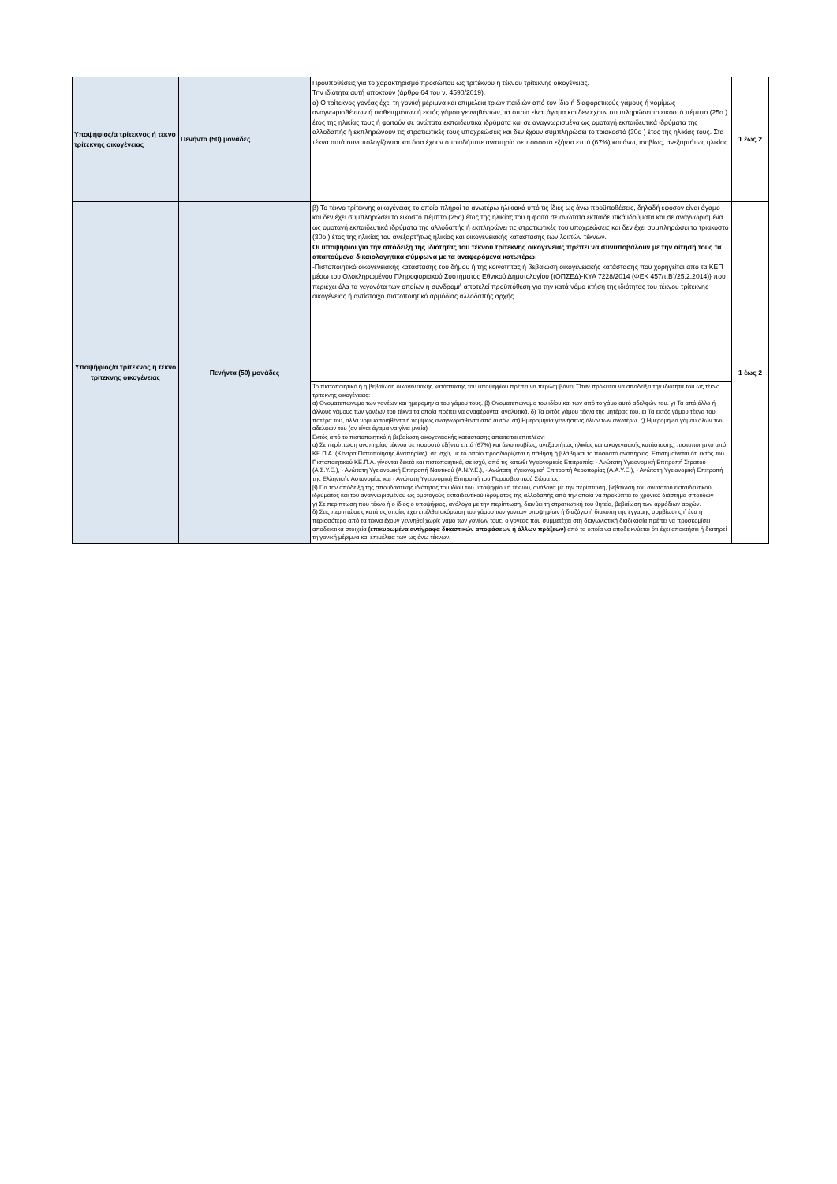| Υποψήφιος/α τρίτεκνος ή τέκνο τρίτεκνης οικογένειας | Πενήντα (50) μονάδες | Προϋποθέσεις για το χαρακτηρισμό προσώπου ως τριτέκνου ή τέκνου τρίτεκνης οικογένειας. Την ιδιότητα αυτή αποκτούν (άρθρο 64 του ν. 4590/2019). α) Ο τρίτεκνος γονέας έχει τη γονική μέριμνα και επιμέλεια τριών παιδιών από τον ίδιο ή διαφορετικούς γάμους ή νομίμως αναγνωρισθέντων ή υιοθετημένων ή εκτός γάμου γεννηθέντων, τα οποία είναι άγαμα και δεν έχουν συμπληρώσει το εικοστό πέμπτο (25ο ) έτος της ηλικίας τους ή φοιτούν σε ανώτατα εκπαιδευτικά ιδρύματα και σε αναγνωρισμένα ως ομοταγή εκπαιδευτικά ιδρύματα της αλλοδαπής ή εκπληρώνουν τις στρατιωτικές τους υποχρεώσεις και δεν έχουν συμπληρώσει το τριακοστό (30ο ) έτος της ηλικίας τους. Στα τέκνα αυτά συνυπολογίζονται και όσα έχουν οποιαδήποτε αναπηρία σε ποσοστό εξήντα επτά (67%) και άνω, ισοβίως, ανεξαρτήτως ηλικίας. | 1 έως 2 |
| Υποψήφιος/α τρίτεκνος ή τέκνο τρίτεκνης οικογένειας | Πενήντα (50) μονάδες | β) Το τέκνο τρίτεκνης οικογένειας το οποίο πληροί τα ανωτέρω ηλικιακά υπό τις ίδιες ως άνω προϋποθέσεις, δηλαδή εφόσον είναι άγαμο και δεν έχει συμπληρώσει το εικοστό πέμπτο (25ο) έτος της ηλικίας του ή φοιτά σε ανώτατα εκπαιδευτικά ιδρύματα και σε αναγνωρισμένα ως ομοταγή εκπαιδευτικά ιδρύματα της αλλοδαπής ή εκπληρώνει τις στρατιωτικές του υποχρεώσεις και δεν έχει συμπληρώσει το τριακοστό (30ο ) έτος της ηλικίας του ανεξαρτήτως ηλικίας και οικογενειακής κατάστασης των λοιπών τέκνων. Οι υποψήφιοι για την απόδειξη της ιδιότητας του τέκνου τρίτεκνης οικογένειας πρέπει να συνυποβάλουν με την αίτησή τους τα απαιτούμενα δικαιολογητικά σύμφωνα με τα αναφερόμενα κατωτέρω: -Πιστοποιητικό οικογενειακής κατάστασης του δήμου ή της κοινότητας ή βεβαίωση οικογενειακής κατάστασης που χορηγείται από τα ΚΕΠ μέσω του Ολοκληρωμένου Πληροφοριακού Συστήματος Εθνικού Δημοτολογίου {(ΟΠΣΕΔ)-ΚΥΑ 7228/2014 (ΦΕΚ 457/τ.Β΄/25.2.2014)} που περιέχει όλα τα γεγονότα των οποίων η συνδρομή αποτελεί προϋπόθεση για την κατά νόμο κτήση της ιδιότητας του τέκνου τρίτεκνης οικογένειας ή αντίστοιχο πιστοποιητικό αρμόδιας αλλοδαπής αρχής. | 1 έως 2 |
| | | Το πιστοποιητικό ή η βεβαίωση οικογενειακής κατάστασης του υποψηφίου πρέπει να περιλαμβάνει: Όταν πρόκειται να αποδείξει την ιδιότητά του ως τέκνο τρίτεκνης οικογένειας: α) Ονοματεπώνυμο των γονέων και ημερομηνία του γάμου τους. β) Ονοματεπώνυμο του ιδίου και των από το γάμο αυτό αδελφών του. γ) Τα από άλλο ή άλλους γάμους των γονέων του τέκνα τα οποία πρέπει να αναφέρονται αναλυτικά. δ) Τα εκτός γάμου τέκνα της μητέρας του. ε) Τα εκτός γάμου τέκνα του πατέρα του, αλλά νομιμοποιηθέντα ή νομίμως αναγνωρισθέντα από αυτόν. στ) Ημερομηνία γεννήσεως όλων των ανωτέρω. ζ) Ημερομηνία γάμου όλων των αδελφών του (αν είναι άγαμα να γίνει μνεία) Εκτός από το πιστοποιητικό ή βεβαίωση οικογενειακής κατάστασης απαιτείται επιπλέον: α) Σε περίπτωση αναπηρίας τέκνου σε ποσοστό εξήντα επτά (67%) και άνω ισοβίως, ανεξαρτήτως ηλικίας και οικογενειακής κατάστασης, πιστοποιητικό από ΚΕ.Π.Α. (Κέντρα Πιστοποίησης Αναπηρίας), σε ισχύ, με το οποίο προσδιορίζεται η πάθηση ή βλάβη και το ποσοστό αναπηρίας. Επισημαίνεται ότι εκτός του Πιστοποιητικού ΚΕ.Π.Α. γίνονται δεκτά και πιστοποιητικά, σε ισχύ, από τις κάτωθι Υγειονομικές Επιτροπές: - Ανώτατη Υγειονομική Επιτροπή Στρατού (Α.Σ.Υ.Ε.), - Ανώτατη Υγειονομική Επιτροπή Ναυτικού (Α.Ν.Υ.Ε.), - Ανώτατη Υγειονομική Επιτροπή Αεροπορίας (Α.Α.Υ.Ε.), - Ανώτατη Υγειονομική Επιτροπή της Ελληνικής Αστυνομίας και - Ανώτατη Υγειονομική Επιτροπή του Πυροσβεστικού Σώματος. β) Για την απόδειξη της σπουδαστικής ιδιότητας του ιδίου του υποψηφίου ή τέκνου, ανάλογα με την περίπτωση, βεβαίωση του ανώτατου εκπαιδευτικού ιδρύματος και του αναγνωρισμένου ως ομοταγούς εκπαιδευτικού ιδρύματος της αλλοδαπής από την οποία να προκύπτει το χρονικό διάστημα σπουδών . γ) Σε περίπτωση που τέκνο ή ο ίδιος ο υποψήφιος, ανάλογα με την περίπτωση, διανύει τη στρατιωτική του θητεία, βεβαίωση των αρμόδιων αρχών. δ) Στις περιπτώσεις κατά τις οποίες έχει επέλθει ακύρωση του γάμου των γονέων υποψηφίων ή διαζύγιο ή διακοπή της έγγαμης συμβίωσης ή ένα ή περισσότερα από τα τέκνα έχουν γεννηθεί χωρίς γάμο των γονέων τους, ο γονέας που συμμετέχει στη διαγωνιστική διαδικασία πρέπει να προσκομίσει αποδεικτικά στοιχεία (επικυρωμένα αντίγραφα δικαστικών αποφάσεων ή άλλων πράξεων) από τα οποία να αποδεικνύεται ότι έχει αποκτήσει ή διατηρεί τη γονική μέριμνα και επιμέλεια των ως άνω τέκνων. | |